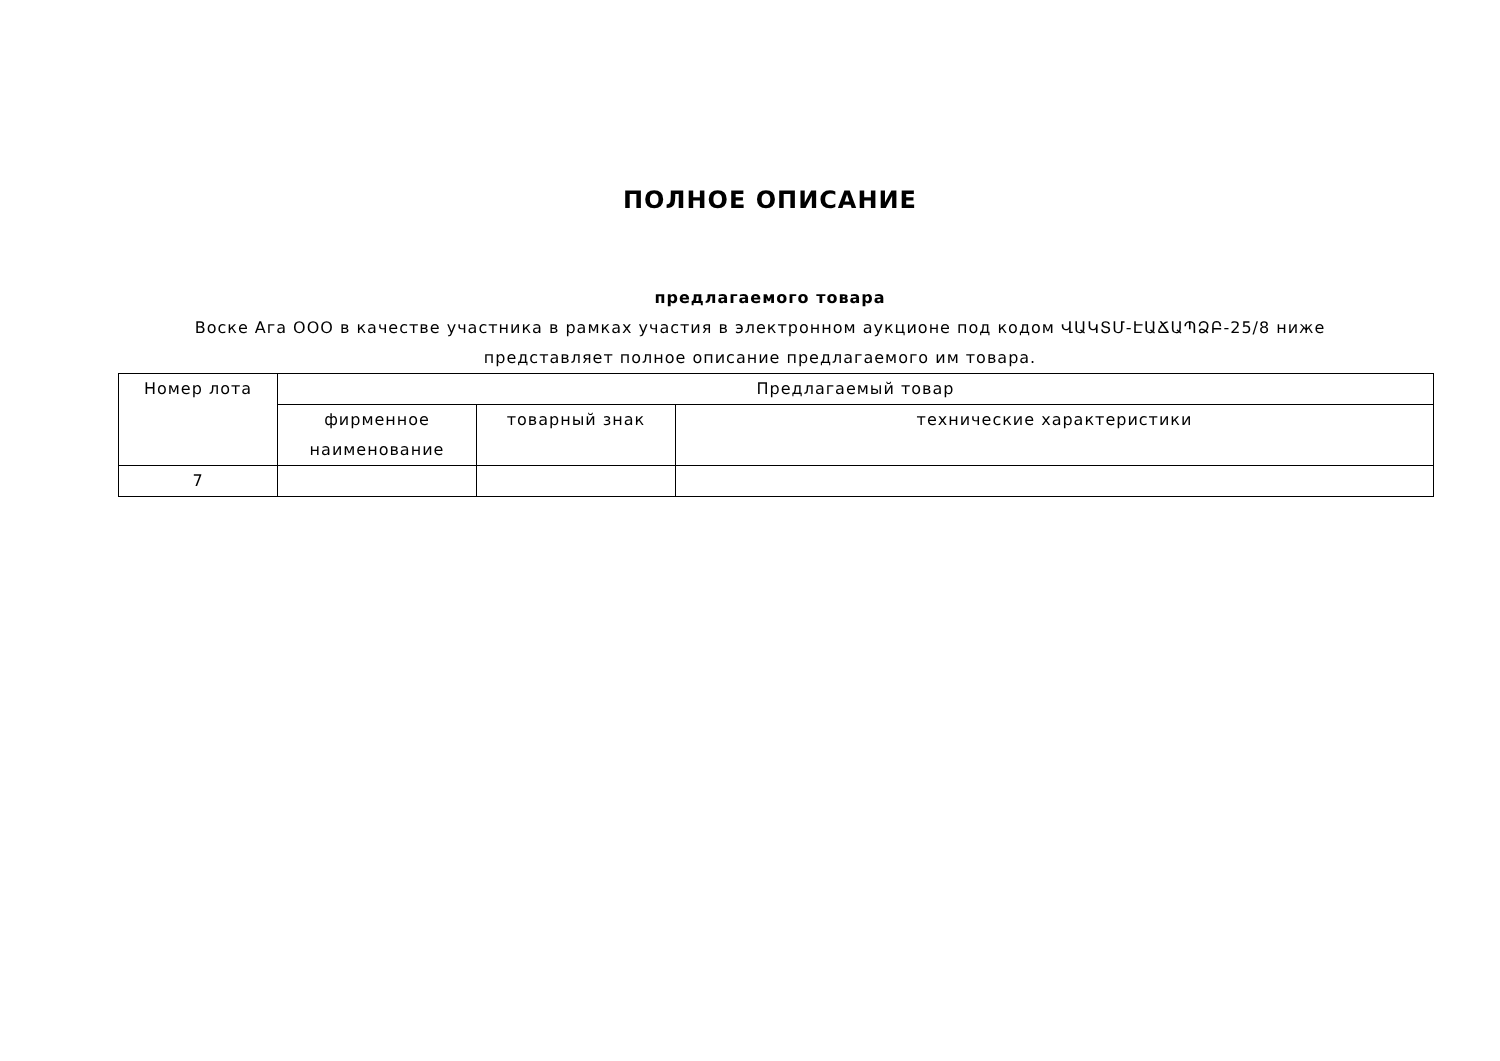ПОЛНОЕ ОПИСАНИЕ
предлагаемого товара
Воске Ага ООО в качестве участника в рамках участия в электронном аукционе под кодом ՎԱԿՏՄ-ԷԱՃԱՊՁԲ-25/8 ниже представляет полное описание предлагаемого им товара.
| Номер лота | Предлагаемый товар | | |
| | фирменное наименование | товарный знак | технические характеристики |
| 7 | | | |